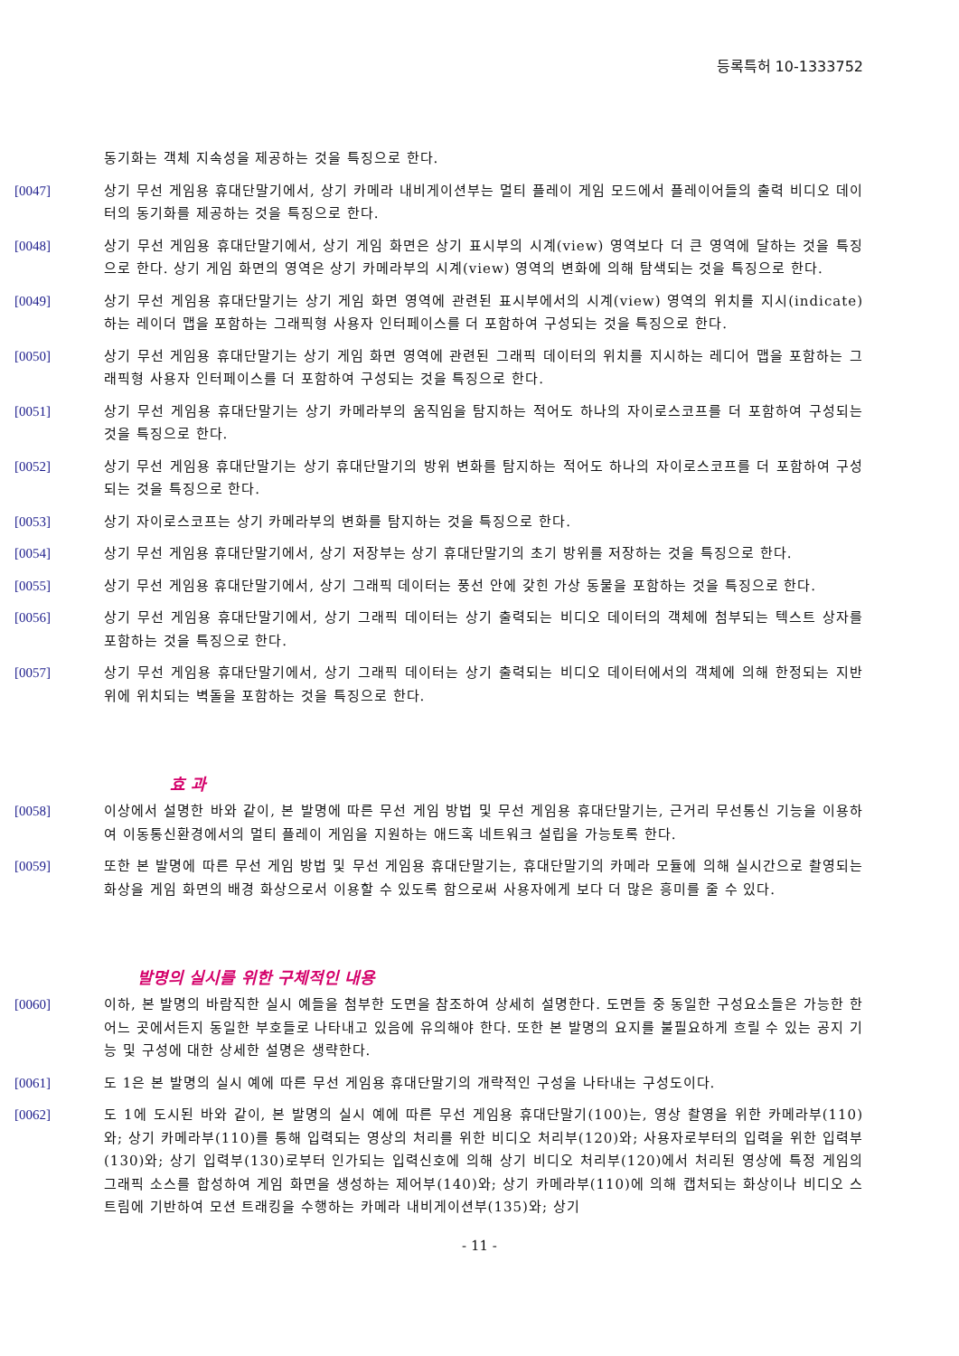등록특허 10-1333752
동기화는 객체 지속성을 제공하는 것을 특징으로 한다.
[0047] 상기 무선 게임용 휴대단말기에서, 상기 카메라 내비게이션부는 멀티 플레이 게임 모드에서 플레이어들의 출력 비디오 데이터의 동기화를 제공하는 것을 특징으로 한다.
[0048] 상기 무선 게임용 휴대단말기에서, 상기 게임 화면은 상기 표시부의 시계(view) 영역보다 더 큰 영역에 달하는 것을 특징으로 한다. 상기 게임 화면의 영역은 상기 카메라부의 시계(view) 영역의 변화에 의해 탐색되는 것을 특징으로 한다.
[0049] 상기 무선 게임용 휴대단말기는 상기 게임 화면 영역에 관련된 표시부에서의 시계(view) 영역의 위치를 지시(indicate)하는 레이더 맵을 포함하는 그래픽형 사용자 인터페이스를 더 포함하여 구성되는 것을 특징으로 한다.
[0050] 상기 무선 게임용 휴대단말기는 상기 게임 화면 영역에 관련된 그래픽 데이터의 위치를 지시하는 레디어 맵을 포함하는 그래픽형 사용자 인터페이스를 더 포함하여 구성되는 것을 특징으로 한다.
[0051] 상기 무선 게임용 휴대단말기는 상기 카메라부의 움직임을 탐지하는 적어도 하나의 자이로스코프를 더 포함하여 구성되는 것을 특징으로 한다.
[0052] 상기 무선 게임용 휴대단말기는 상기 휴대단말기의 방위 변화를 탐지하는 적어도 하나의 자이로스코프를 더 포함하여 구성되는 것을 특징으로 한다.
[0053] 상기 자이로스코프는 상기 카메라부의 변화를 탐지하는 것을 특징으로 한다.
[0054] 상기 무선 게임용 휴대단말기에서, 상기 저장부는 상기 휴대단말기의 초기 방위를 저장하는 것을 특징으로 한다.
[0055] 상기 무선 게임용 휴대단말기에서, 상기 그래픽 데이터는 풍선 안에 갖힌 가상 동물을 포함하는 것을 특징으로 한다.
[0056] 상기 무선 게임용 휴대단말기에서, 상기 그래픽 데이터는 상기 출력되는 비디오 데이터의 객체에 첨부되는 텍스트 상자를 포함하는 것을 특징으로 한다.
[0057] 상기 무선 게임용 휴대단말기에서, 상기 그래픽 데이터는 상기 출력되는 비디오 데이터에서의 객체에 의해 한정되는 지반 위에 위치되는 벽돌을 포함하는 것을 특징으로 한다.
효 과
[0058] 이상에서 설명한 바와 같이, 본 발명에 따른 무선 게임 방법 및 무선 게임용 휴대단말기는, 근거리 무선통신 기능을 이용하여 이동통신환경에서의 멀티 플레이 게임을 지원하는 애드혹 네트워크 설립을 가능토록 한다.
[0059] 또한 본 발명에 따른 무선 게임 방법 및 무선 게임용 휴대단말기는, 휴대단말기의 카메라 모듈에 의해 실시간으로 촬영되는 화상을 게임 화면의 배경 화상으로서 이용할 수 있도록 함으로써 사용자에게 보다 더 많은 흥미를 줄 수 있다.
발명의 실시를 위한 구체적인 내용
[0060] 이하, 본 발명의 바람직한 실시 예들을 첨부한 도면을 참조하여 상세히 설명한다. 도면들 중 동일한 구성요소들은 가능한 한 어느 곳에서든지 동일한 부호들로 나타내고 있음에 유의해야 한다. 또한 본 발명의 요지를 불필요하게 흐릴 수 있는 공지 기능 및 구성에 대한 상세한 설명은 생략한다.
[0061] 도 1은 본 발명의 실시 예에 따른 무선 게임용 휴대단말기의 개략적인 구성을 나타내는 구성도이다.
[0062] 도 1에 도시된 바와 같이, 본 발명의 실시 예에 따른 무선 게임용 휴대단말기(100)는, 영상 촬영을 위한 카메라부(110)와; 상기 카메라부(110)를 통해 입력되는 영상의 처리를 위한 비디오 처리부(120)와; 사용자로부터의 입력을 위한 입력부(130)와; 상기 입력부(130)로부터 인가되는 입력신호에 의해 상기 비디오 처리부(120)에서 처리된 영상에 특정 게임의 그래픽 소스를 합성하여 게임 화면을 생성하는 제어부(140)와; 상기 카메라부(110)에 의해 캡처되는 화상이나 비디오 스트림에 기반하여 모션 트래킹을 수행하는 카메라 내비게이션부(135)와; 상기
- 11 -